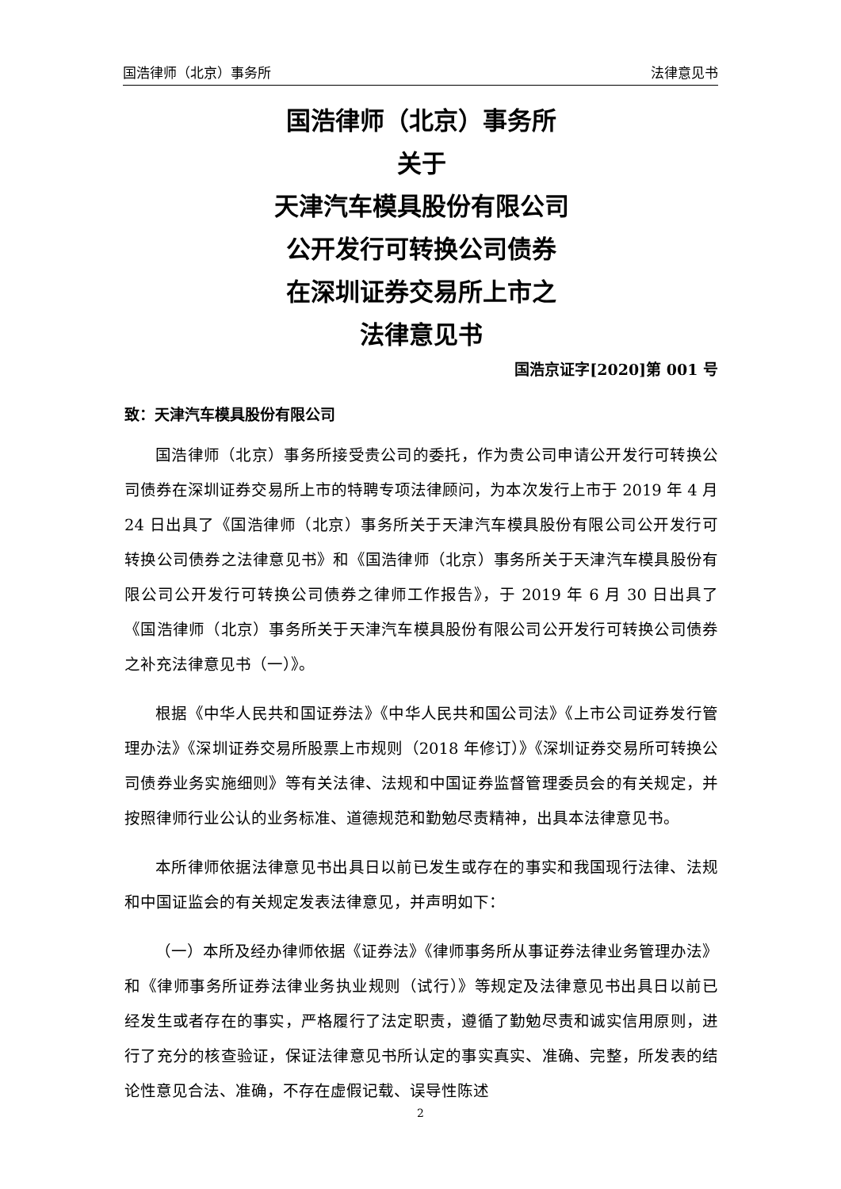国浩律师（北京）事务所 法律意见书
国浩律师（北京）事务所
关于
天津汽车模具股份有限公司
公开发行可转换公司债券
在深圳证券交易所上市之
法律意见书
国浩京证字[2020]第 001 号
致：天津汽车模具股份有限公司
国浩律师（北京）事务所接受贵公司的委托，作为贵公司申请公开发行可转换公司债券在深圳证券交易所上市的特聘专项法律顾问，为本次发行上市于 2019 年 4 月 24 日出具了《国浩律师（北京）事务所关于天津汽车模具股份有限公司公开发行可转换公司债券之法律意见书》和《国浩律师（北京）事务所关于天津汽车模具股份有限公司公开发行可转换公司债券之律师工作报告》，于 2019 年 6 月 30 日出具了《国浩律师（北京）事务所关于天津汽车模具股份有限公司公开发行可转换公司债券之补充法律意见书（一）》。
根据《中华人民共和国证券法》《中华人民共和国公司法》《上市公司证券发行管理办法》《深圳证券交易所股票上市规则（2018 年修订）》《深圳证券交易所可转换公司债券业务实施细则》等有关法律、法规和中国证券监督管理委员会的有关规定，并按照律师行业公认的业务标准、道德规范和勤勉尽责精神，出具本法律意见书。
本所律师依据法律意见书出具日以前已发生或存在的事实和我国现行法律、法规和中国证监会的有关规定发表法律意见，并声明如下：
（一）本所及经办律师依据《证券法》《律师事务所从事证券法律业务管理办法》和《律师事务所证券法律业务执业规则（试行）》等规定及法律意见书出具日以前已经发生或者存在的事实，严格履行了法定职责，遵循了勤勉尽责和诚实信用原则，进行了充分的核查验证，保证法律意见书所认定的事实真实、准确、完整，所发表的结论性意见合法、准确，不存在虚假记载、误导性陈述
2